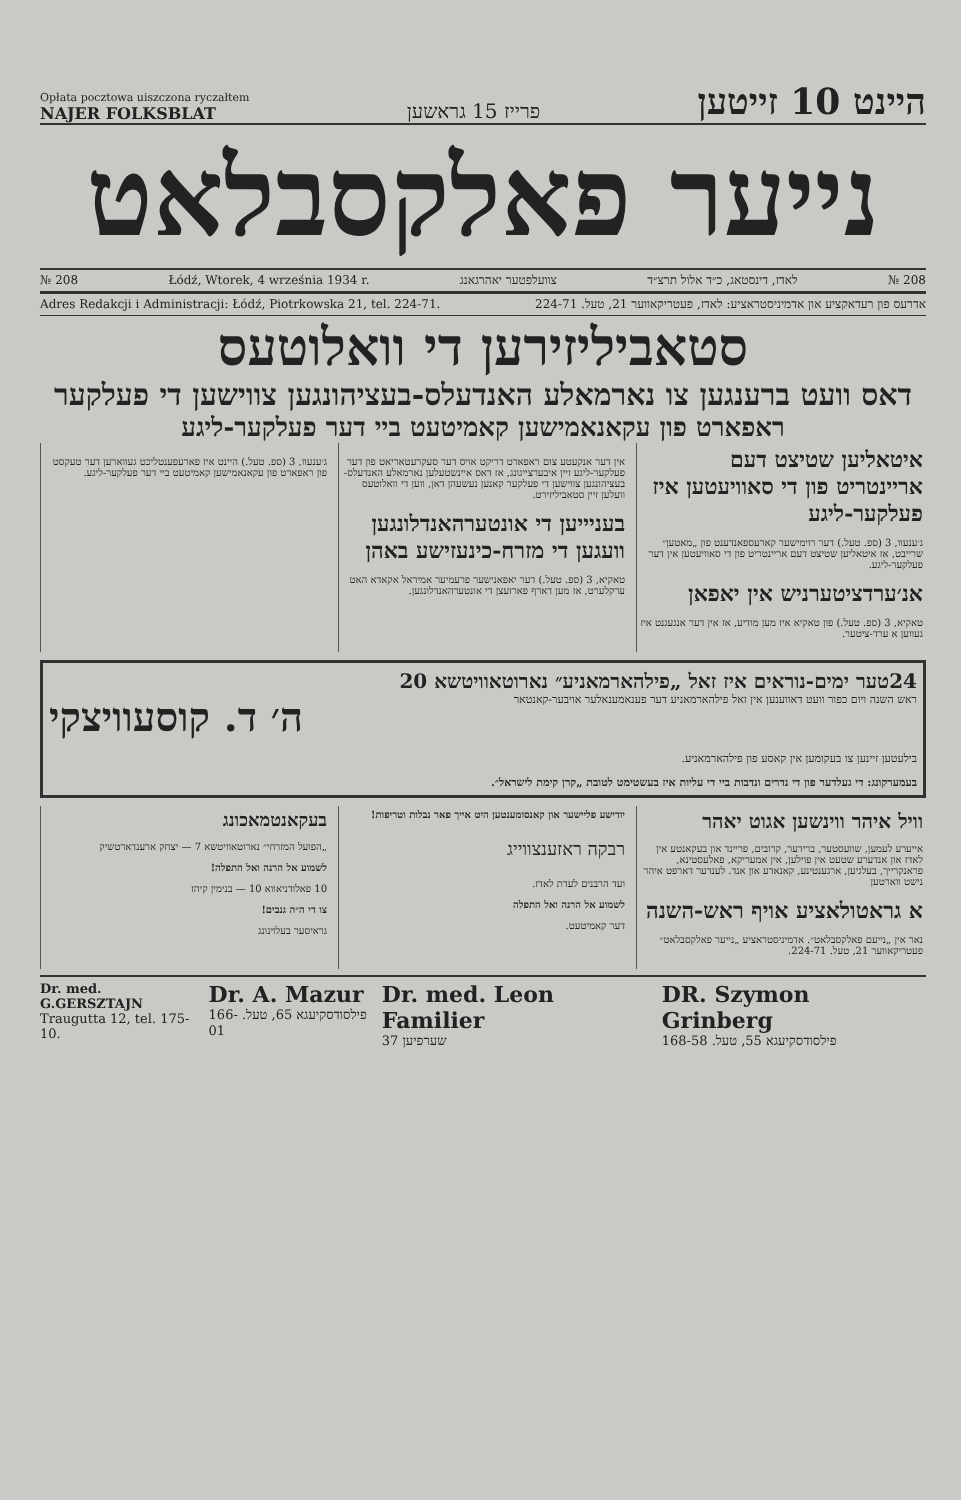Opłata pocztowa uiszczona ryczałtem
NAJER FOLKSBLAT
פרייז 15 גראשען
היינט 10 זייטען
נייער פאלקסבלאט
№ 208 Łódź, Wtorek, 4 września 1934 r. צוועלפטער יאהרגאנג לאדז, דינסטאג, כ״ד אלול תרצ״ד № 208
Adres Redakcji i Administracji: Łódź, Piotrkowska 21, tel. 224-71. אדרעס פון רעדאקציע און אדמיניסטראציע: לאדז, פעטריקאווער 21, טעל. 224-71
סטאביליזירען די וואלוטעס
דאס וועט ברענגען צו נארמאלע האנדעלס-בעציהונגען צווישען די פעלקער
ראפארט פון עקאנאמישען קאמיטעט ביי דער פעלקער-ליגע
איטאליען שטיצט דעם אריינטריט פון די סאוויעטען איז פעלקער-ליגע
ג׳ענעוו, 3 (ספ. טעל.) דער רוימישער קארעספאנדענט פון „מאטען״ שרייבט, אז איטאליען שטיצט דעם אריינטריט פון די סאוויעטען אין דער פעלקער-ליגע.
אנ׳ערדציטערניש אין יאפאן
טאקיא, 3 (ספ. טעל.) פון טאקיא איז מען מודיע, אז אין דער אנגעגנט איז געווען א ערד-ציטער.
אין דער אנקעטע צום ראפארט דריקט אויס דער סעקרעטאריאט פון דער פעלקער-ליגע זיין איבערצייגונג, אז דאס איינשטעלען נארמאלע האנדעלס-בעציהונגען צווישען די פעלקער קאנען נעשעהן דאן, ווען די וואלוטעס וועלען זיין סטאביליזירט.
בעניייען די אונטערהאנדלונגען וועגען די מזרח-כינעזישע באהן
טאקיא, 3 (ספ. טעל.) דער יאפאנישער פרעמיער אמיראל אקאדא האט ערקלערט, אז מען דארף פארזעצן די אונטערהאנדלונגען.
ג׳ענעוו, 3 (ספ. טעל.) היינט איז פארעפענטליכט געווארען דער טעקסט פון ראפארט פון עקאנאמישען קאמיטעט ביי דער פעלקער-ליגע.
24טער ימים-נוראים איז זאל „פילהארמאניע״ נארוטאוויטשא 20
ראש השנה ויום כפור וועט דאווענען אין זאל פילהארמאניע דער פענאמענאלער אויבער-קאנטאר
ה׳ ד. קוסעוויצקי
בילעטען זיינען צו בעקומען אין קאסע פון פילהארמאניע.
בעמערקונג: די געלדער פון די נדרים ונדבות ביי די עליות איז בעשטימט לטובת „קרן קימת לישראל״.
וויל איהר ווינשען אגוט יאהר
אייערע לעמען, שוועסטער, ברידער, קרובים, פריינד און בעקאנטע אין לאדז און אנדערע שטעט אין פוילען, אין אמעריקא, פאלעסטינא, פראנקרייך, בעלגיען, ארגענטינע, קאנאדע און אנד. לענדער דארפט איהר נישט ווארטען
א גראטולאציע אויף ראש-השנה
נאר אין „נייעם פאלקסבלאט״. אדמיניסטראציע „נייער פאלקסבלאט״ פעטריקאווער 21, טעל. 224-71.
יודישע פליישער און קאנסומענטען היט אייך פאר נבלות וטריפות!
רבקה ראזענצווייג
ועד הרבנים לעדת לאדז.
לשמוע אל הרנה ואל התפלה
דער קאמיטעט.
בעקאנטמאכונג
„הפועל המזרחי״ נארוטאוויטשא 7 — יצחק ארענדארטשיק
לשמוע אל הרנה ואל התפלה!
10 פאלודניאווא 10 — בנימין קיהז
צו די ה״ה גנבים!
גראיסער בעלוינונג
Dr. med. G.GERSZTAJN
Traugutta 12, tel. 175-10.
Dr. A. Mazur
פילסודסקיעגא 65, טעל. 166-01
Dr. med. Leon Familier
שערפיען 37
DR. Szymon Grinberg
פילסודסקיעגא 55, טעל. 168-58